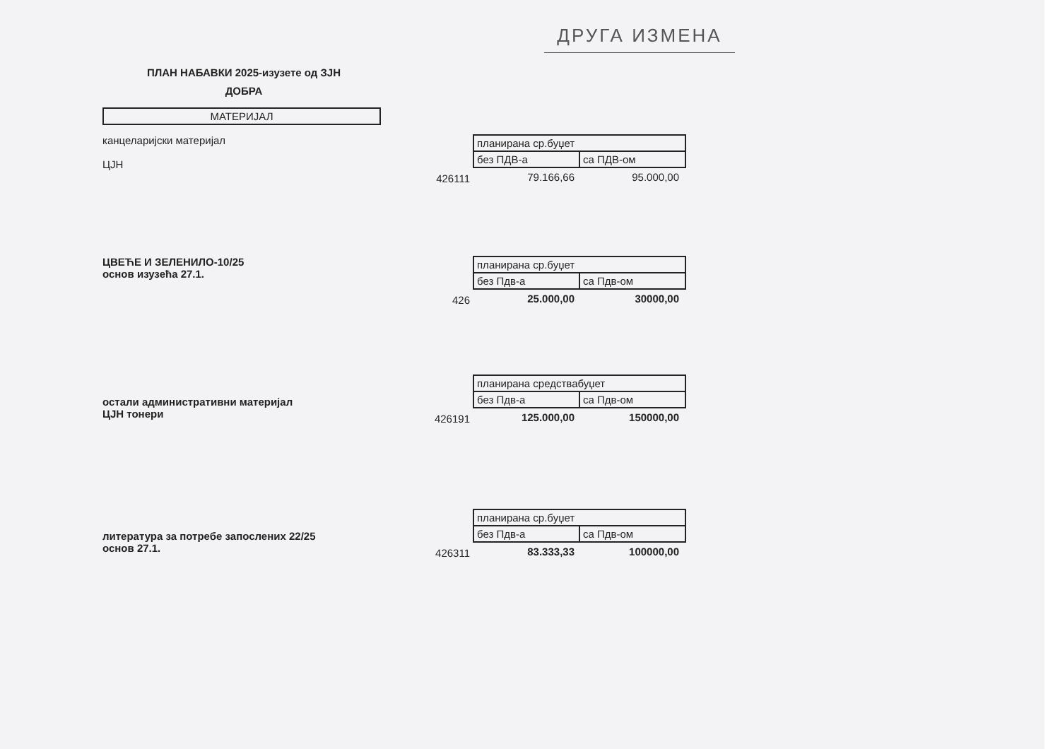ДРУГА ИЗМЕНА
ПЛАН НАБАВКИ 2025-изузете од ЗЈН
ДОБРА
МАТЕРИЈАЛ
канцеларијски материјал
ЦЈН
426111
| планирана ср.буџет | |
| без ПДВ-а | са ПДВ-ом |
| 79.166,66 | 95.000,00 |
ЦВЕЋЕ И ЗЕЛЕНИЛО-10/25
основ изузећа 27.1.
426
| планирана ср.буџет | |
| без Пдв-а | са Пдв-ом |
| 25.000,00 | 30000,00 |
остали административни материјал
ЦЈН тонери
426191
| планирана средствабуџет | |
| без Пдв-а | са Пдв-ом |
| 125.000,00 | 150000,00 |
литература за потребе запослених 22/25
основ 27.1.
426311
| планирана ср.буџет | |
| без Пдв-а | са Пдв-ом |
| 83.333,33 | 100000,00 |